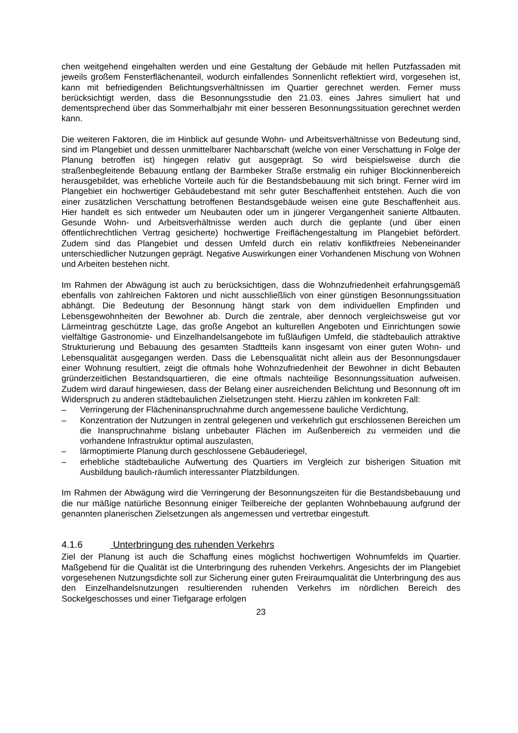chen weitgehend eingehalten werden und eine Gestaltung der Gebäude mit hellen Putzfassaden mit jeweils großem Fensterflächenanteil, wodurch einfallendes Sonnenlicht reflektiert wird, vorgesehen ist, kann mit befriedigenden Belichtungsverhältnissen im Quartier gerechnet werden. Ferner muss berücksichtigt werden, dass die Besonnungsstudie den 21.03. eines Jahres simuliert hat und dementsprechend über das Sommerhalbjahr mit einer besseren Besonnungssituation gerechnet werden kann.
Die weiteren Faktoren, die im Hinblick auf gesunde Wohn- und Arbeitsverhältnisse von Bedeutung sind, sind im Plangebiet und dessen unmittelbarer Nachbarschaft (welche von einer Verschattung in Folge der Planung betroffen ist) hingegen relativ gut ausgeprägt. So wird beispielsweise durch die straßenbegleitende Bebauung entlang der Barmbeker Straße erstmalig ein ruhiger Blockinnenbereich herausgebildet, was erhebliche Vorteile auch für die Bestandsbebauung mit sich bringt. Ferner wird im Plangebiet ein hochwertiger Gebäudebestand mit sehr guter Beschaffenheit entstehen. Auch die von einer zusätzlichen Verschattung betroffenen Bestandsgebäude weisen eine gute Beschaffenheit aus. Hier handelt es sich entweder um Neubauten oder um in jüngerer Vergangenheit sanierte Altbauten. Gesunde Wohn- und Arbeitsverhältnisse werden auch durch die geplante (und über einen öffentlichrechtlichen Vertrag gesicherte) hochwertige Freiflächengestaltung im Plangebiet befördert. Zudem sind das Plangebiet und dessen Umfeld durch ein relativ konfliktfreies Nebeneinander unterschiedlicher Nutzungen geprägt. Negative Auswirkungen einer Vorhandenen Mischung von Wohnen und Arbeiten bestehen nicht.
Im Rahmen der Abwägung ist auch zu berücksichtigen, dass die Wohnzufriedenheit erfahrungsgemäß ebenfalls von zahlreichen Faktoren und nicht ausschließlich von einer günstigen Besonnungssituation abhängt. Die Bedeutung der Besonnung hängt stark von dem individuellen Empfinden und Lebensgewohnheiten der Bewohner ab. Durch die zentrale, aber dennoch vergleichsweise gut vor Lärmeintrag geschützte Lage, das große Angebot an kulturellen Angeboten und Einrichtungen sowie vielfältige Gastronomie- und Einzelhandelsangebote im fußläufigen Umfeld, die städtebaulich attraktive Strukturierung und Bebauung des gesamten Stadtteils kann insgesamt von einer guten Wohn- und Lebensqualität ausgegangen werden. Dass die Lebensqualität nicht allein aus der Besonnungsdauer einer Wohnung resultiert, zeigt die oftmals hohe Wohnzufriedenheit der Bewohner in dicht Bebauten gründerzeitlichen Bestandsquartieren, die eine oftmals nachteilige Besonnungssituation aufweisen. Zudem wird darauf hingewiesen, dass der Belang einer ausreichenden Belichtung und Besonnung oft im Widerspruch zu anderen städtebaulichen Zielsetzungen steht. Hierzu zählen im konkreten Fall:
– Verringerung der Flächeninanspruchnahme durch angemessene bauliche Verdichtung,
– Konzentration der Nutzungen in zentral gelegenen und verkehrlich gut erschlossenen Bereichen um die Inanspruchnahme bislang unbebauter Flächen im Außenbereich zu vermeiden und die vorhandene Infrastruktur optimal auszulasten,
– lärmoptimierte Planung durch geschlossene Gebäuderiegel,
– erhebliche städtebauliche Aufwertung des Quartiers im Vergleich zur bisherigen Situation mit Ausbildung baulich-räumlich interessanter Platzbildungen.
Im Rahmen der Abwägung wird die Verringerung der Besonnungszeiten für die Bestandsbebauung und die nur mäßige natürliche Besonnung einiger Teilbereiche der geplanten Wohnbebauung aufgrund der genannten planerischen Zielsetzungen als angemessen und vertretbar eingestuft.
4.1.6 Unterbringung des ruhenden Verkehrs
Ziel der Planung ist auch die Schaffung eines möglichst hochwertigen Wohnumfelds im Quartier. Maßgebend für die Qualität ist die Unterbringung des ruhenden Verkehrs. Angesichts der im Plangebiet vorgesehenen Nutzungsdichte soll zur Sicherung einer guten Freiraumqualität die Unterbringung des aus den Einzelhandelsnutzungen resultierenden ruhenden Verkehrs im nördlichen Bereich des Sockelgeschosses und einer Tiefgarage erfolgen
23